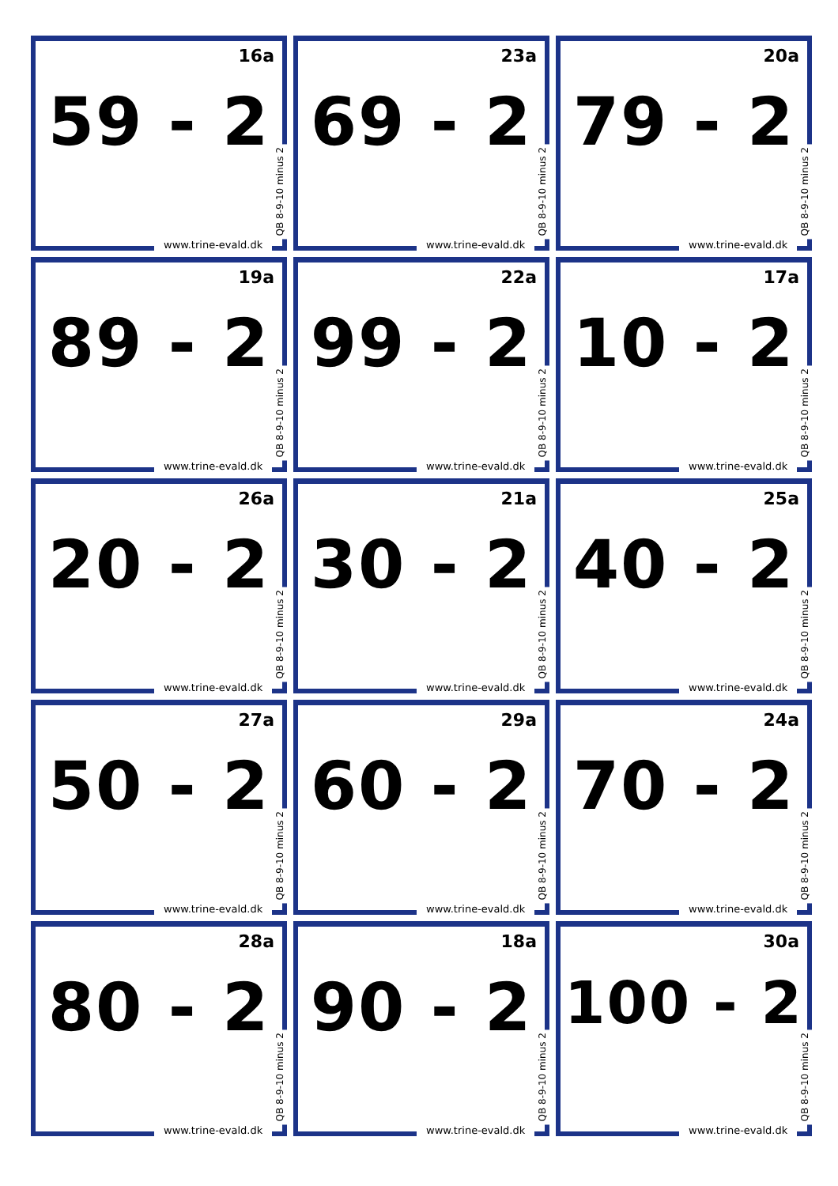16a
59 - 2
QB 8-9-10 minus 2
www.trine-evald.dk
23a
69 - 2
QB 8-9-10 minus 2
www.trine-evald.dk
20a
79 - 2
QB 8-9-10 minus 2
www.trine-evald.dk
19a
89 - 2
QB 8-9-10 minus 2
www.trine-evald.dk
22a
99 - 2
QB 8-9-10 minus 2
www.trine-evald.dk
17a
10 - 2
QB 8-9-10 minus 2
www.trine-evald.dk
26a
20 - 2
QB 8-9-10 minus 2
www.trine-evald.dk
21a
30 - 2
QB 8-9-10 minus 2
www.trine-evald.dk
25a
40 - 2
QB 8-9-10 minus 2
www.trine-evald.dk
27a
50 - 2
QB 8-9-10 minus 2
www.trine-evald.dk
29a
60 - 2
QB 8-9-10 minus 2
www.trine-evald.dk
24a
70 - 2
QB 8-9-10 minus 2
www.trine-evald.dk
28a
80 - 2
QB 8-9-10 minus 2
www.trine-evald.dk
18a
90 - 2
QB 8-9-10 minus 2
www.trine-evald.dk
30a
100 - 2
QB 8-9-10 minus 2
www.trine-evald.dk